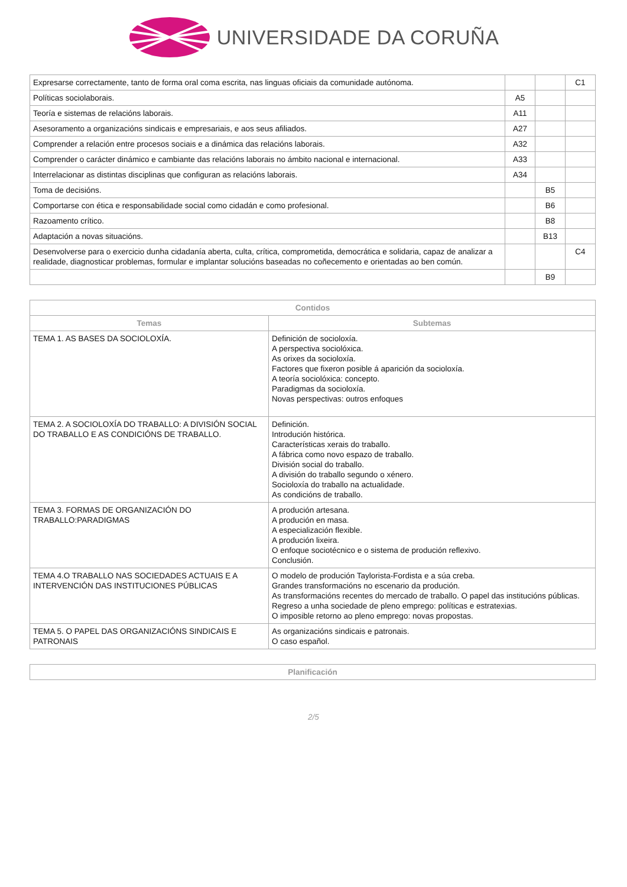UNIVERSIDADE DA CORUÑA
| Expresarse correctamente, tanto de forma oral coma escrita, nas linguas oficiais da comunidade autónoma. | | | C1 |
| Políticas sociolaborais. | A5 | | |
| Teoría e sistemas de relacións laborais. | A11 | | |
| Asesoramento a organizacións sindicais e empresariais, e aos seus afiliados. | A27 | | |
| Comprender a relación entre procesos sociais e a dinámica das relacións laborais. | A32 | | |
| Comprender o carácter dinámico e cambiante das relacións laborais no ámbito nacional e internacional. | A33 | | |
| Interrelacionar as distintas disciplinas que configuran as relacións laborais. | A34 | | |
| Toma de decisións. | | B5 | |
| Comportarse con ética e responsabilidade social como cidadán e como profesional. | | B6 | |
| Razoamento crítico. | | B8 | |
| Adaptación a novas situacións. | | B13 | |
| Desenvolverse para o exercicio dunha cidadanía aberta, culta, crítica, comprometida, democrática e solidaria, capaz de analizar a realidade, diagnosticar problemas, formular e implantar solucións baseadas no coñecemento e orientadas ao ben común. | | | C4 |
| | | B9 | |
| Contidos | |
| --- | --- |
| Temas | Subtemas |
| TEMA 1. AS BASES DA SOCIOLOXÍA. | Definición de socioloxía. A perspectiva sociolóxica. As orixes da socioloxía. Factores que fixeron posible á aparición da socioloxía. A teoría sociolóxica: concepto. Paradigmas da socioloxía. Novas perspectivas: outros enfoques |
| TEMA 2. A SOCIOLOXÍA DO TRABALLO: A DIVISIÓN SOCIAL DO TRABALLO E AS CONDICIÓNS DE TRABALLO. | Definición. Introdución histórica. Características xerais do traballo. A fábrica como novo espazo de traballo. División social do traballo. A división do traballo segundo o xénero. Socioloxía do traballo na actualidade. As condicións de traballo. |
| TEMA 3. FORMAS DE ORGANIZACIÓN DO TRABALLO:PARADIGMAS | A produción artesana. A produción en masa. A especialización flexible. A produción lixeira. O enfoque sociotécnico e o sistema de produción reflexivo. Conclusión. |
| TEMA 4.O TRABALLO NAS SOCIEDADES ACTUAIS E A INTERVENCIÓN DAS INSTITUCIONES PÚBLICAS | O modelo de produción Taylorista-Fordista e a súa creba. Grandes transformacións no escenario da produción. As transformacións recentes do mercado de traballo. O papel das institucións públicas. Regreso a unha sociedade de pleno emprego: políticas e estratexias. O imposible retorno ao pleno emprego: novas propostas. |
| TEMA 5. O PAPEL DAS ORGANIZACIÓNS SINDICAIS E PATRONAIS | As organizacións sindicais e patronais. O caso español. |
| Planificación |
| --- |
2/5